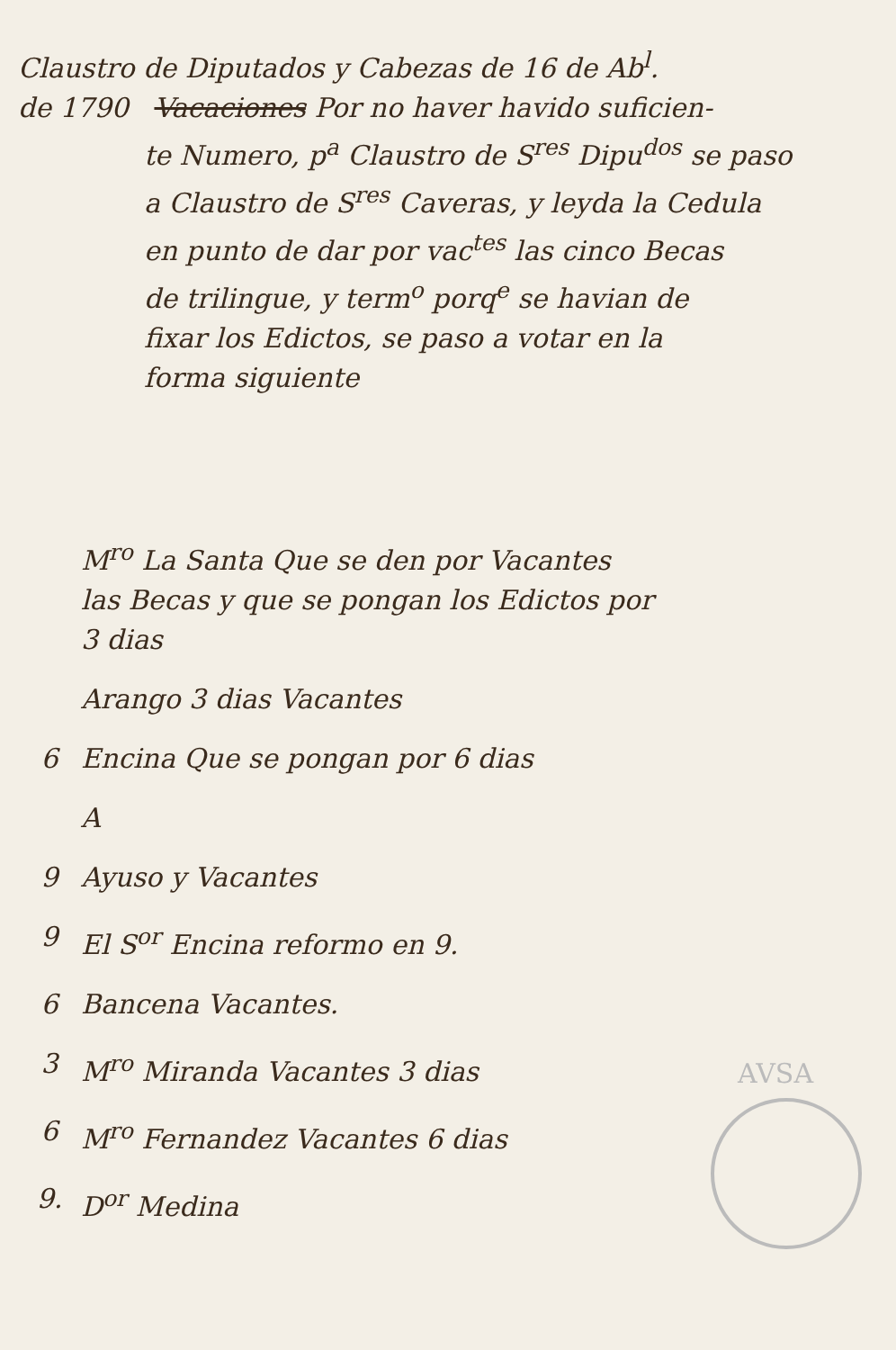Claustro de Diputados y Cabezas de 16 de Ab<sup>l</sup>.
de 1790 Vacaciones Por no haver havido suficien-
te Numero, p<sup>a</sup> Claustro de S<sup>res</sup> Dipu<sup>dos</sup> se paso
a Claustro de S<sup>res</sup> Caveras, y leyda la Cedula
en punto de dar por vac<sup>tes</sup> las cinco Becas
de trilingue, y term<sup>o</sup> porq<sup>e</sup> se havian de
fixar los Edictos, se paso a votar en la
forma siguiente
M<sup>ro</sup> La Santa Que se den por Vacantes
las Becas y que se pongan los Edictos por
3 dias
Arango 3 dias Vacantes
6 Encina Que se pongan por 6 dias
A
9 Ayuso y Vacantes
9 El S<sup>or</sup> Encina reformo en 9.
6 Bancena Vacantes.
3 M<sup>ro</sup> Miranda Vacantes 3 dias
6 M<sup>ro</sup> Fernandez Vacantes 6 dias
9. D<sup>or</sup> Medina
AVSA